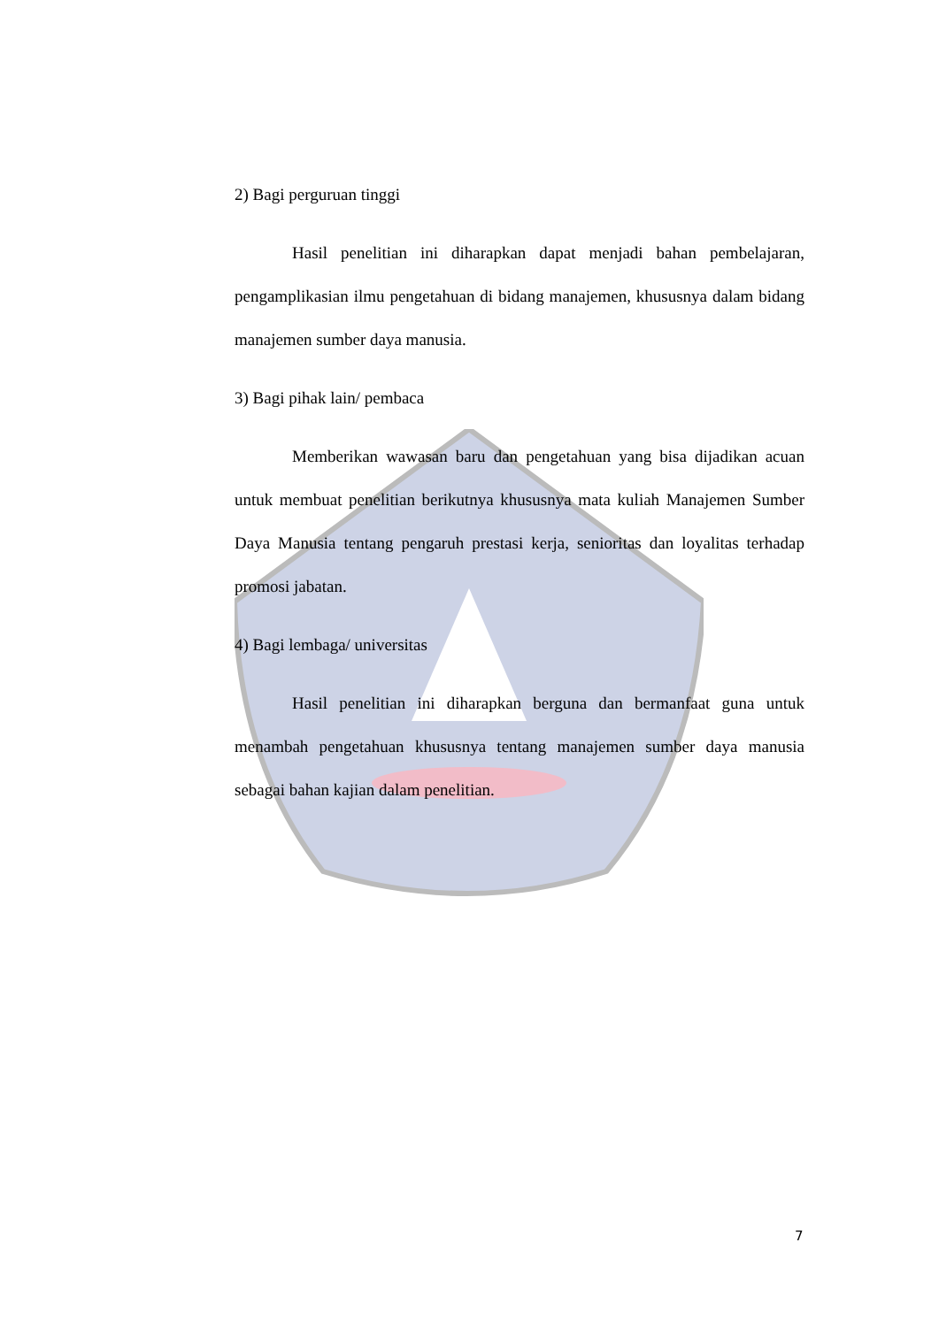2) Bagi perguruan tinggi
Hasil penelitian ini diharapkan dapat menjadi bahan pembelajaran, pengamplikasian ilmu pengetahuan di bidang manajemen, khususnya dalam bidang manajemen sumber daya manusia.
3) Bagi pihak lain/ pembaca
Memberikan wawasan baru dan pengetahuan yang bisa dijadikan acuan untuk membuat penelitian berikutnya khususnya mata kuliah Manajemen Sumber Daya Manusia tentang pengaruh prestasi kerja, senioritas dan loyalitas terhadap promosi jabatan.
4) Bagi lembaga/ universitas
Hasil penelitian ini diharapkan berguna dan bermanfaat guna untuk menambah pengetahuan khususnya tentang manajemen sumber daya manusia sebagai bahan kajian dalam penelitian.
7